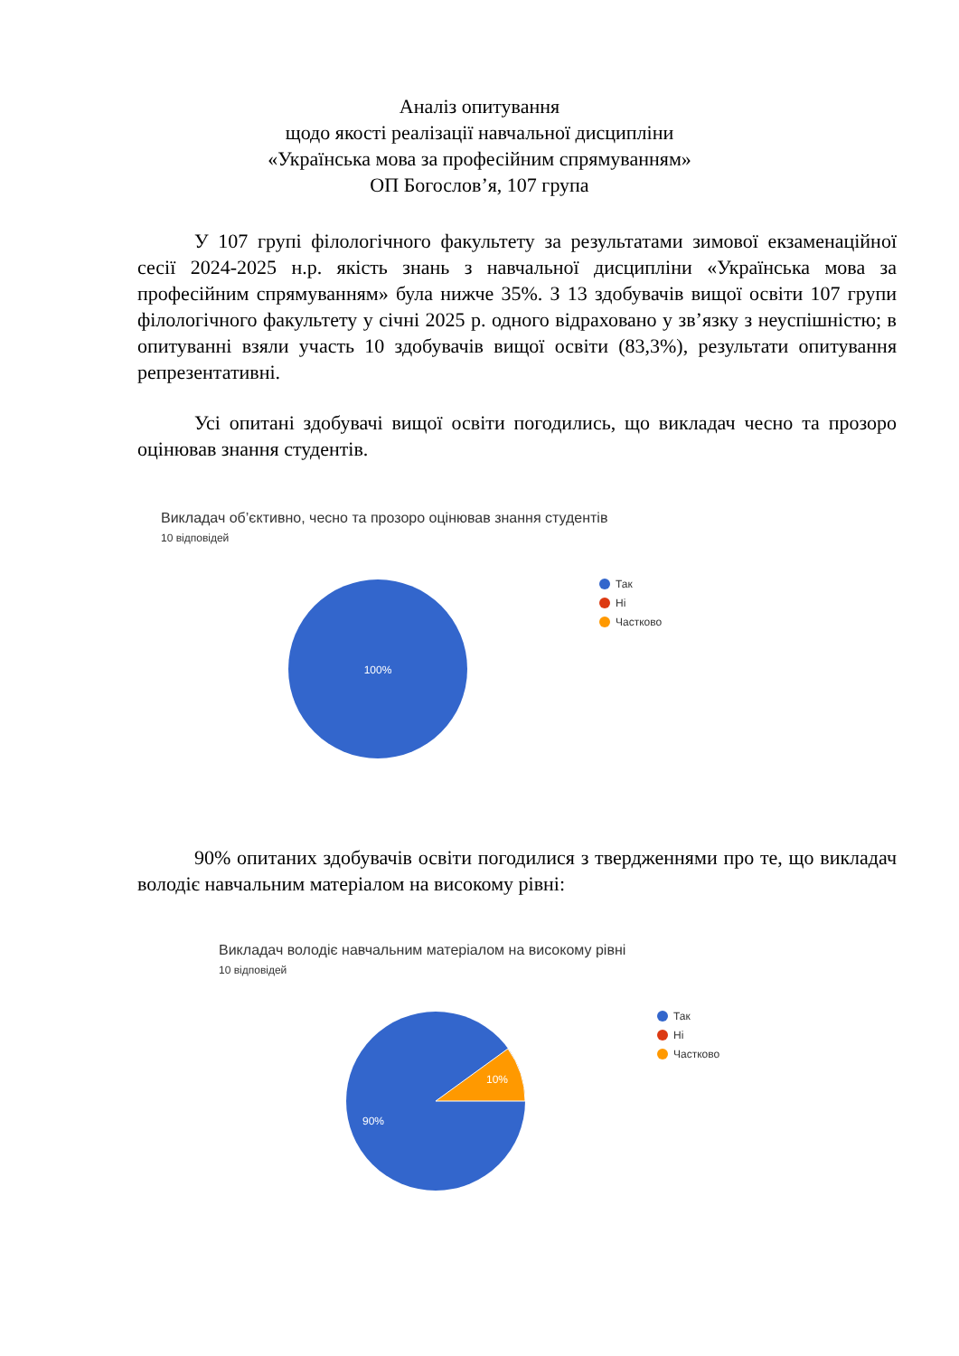Аналіз опитування
щодо якості реалізації навчальної дисципліни
«Українська мова за професійним спрямуванням»
ОП Богослов’я, 107 група
У 107 групі філологічного факультету за результатами зимової екзаменаційної сесії 2024-2025 н.р. якість знань з навчальної дисципліни «Українська мова за професійним спрямуванням» була нижче 35%. З 13 здобувачів вищої освіти 107 групи філологічного факультету у січні 2025 р. одного відраховано у зв’язку з неуспішністю; в опитуванні взяли участь 10 здобувачів вищої освіти (83,3%), результати опитування репрезентативні.
Усі опитані здобувачі вищої освіти погодились, що викладач чесно та прозоро оцінював знання студентів.
Викладач об’єктивно, чесно та прозоро оцінював знання студентів
10 відповідей
100%
Так
Ні
Частково
90% опитаних здобувачів освіти погодилися з твердженнями про те, що викладач володіє навчальним матеріалом на високому рівні:
Викладач володіє навчальним матеріалом на високому рівні
10 відповідей
10%
90%
Так
Ні
Частково